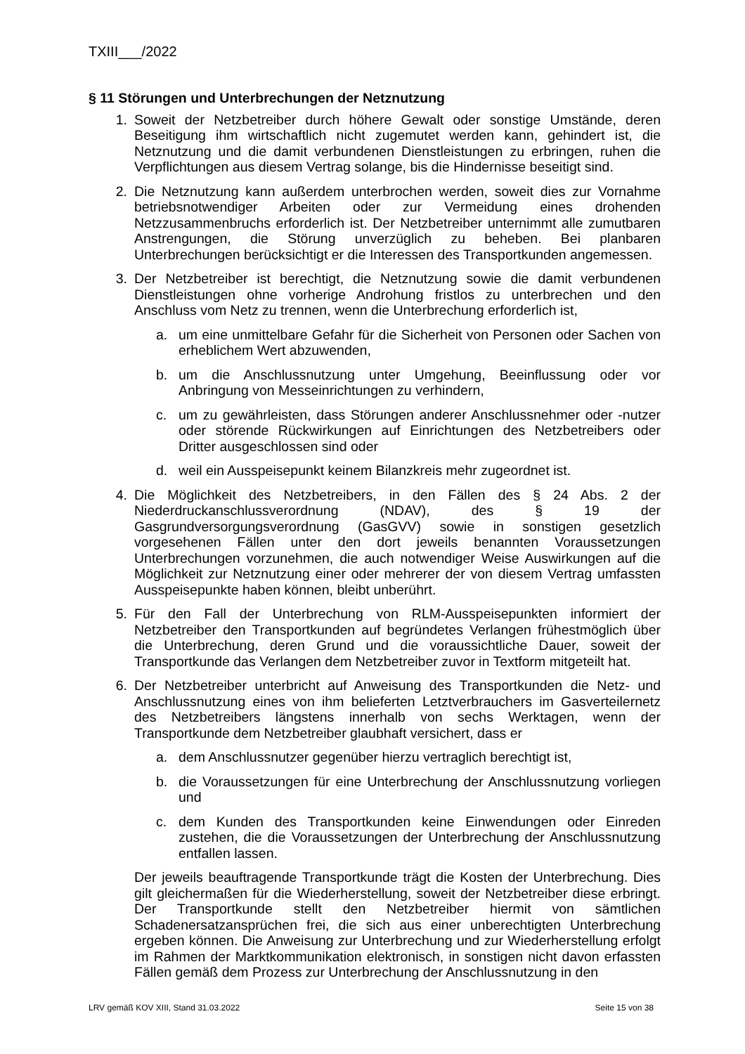TXIII___/2022
§ 11 Störungen und Unterbrechungen der Netznutzung
1. Soweit der Netzbetreiber durch höhere Gewalt oder sonstige Umstände, deren Beseitigung ihm wirtschaftlich nicht zugemutet werden kann, gehindert ist, die Netznutzung und die damit verbundenen Dienstleistungen zu erbringen, ruhen die Verpflichtungen aus diesem Vertrag solange, bis die Hindernisse beseitigt sind.
2. Die Netznutzung kann außerdem unterbrochen werden, soweit dies zur Vornahme betriebsnotwendiger Arbeiten oder zur Vermeidung eines drohenden Netzzusammenbruchs erforderlich ist. Der Netzbetreiber unternimmt alle zumutbaren Anstrengungen, die Störung unverzüglich zu beheben. Bei planbaren Unterbrechungen berücksichtigt er die Interessen des Transportkunden angemessen.
3. Der Netzbetreiber ist berechtigt, die Netznutzung sowie die damit verbundenen Dienstleistungen ohne vorherige Androhung fristlos zu unterbrechen und den Anschluss vom Netz zu trennen, wenn die Unterbrechung erforderlich ist,
a. um eine unmittelbare Gefahr für die Sicherheit von Personen oder Sachen von erheblichem Wert abzuwenden,
b. um die Anschlussnutzung unter Umgehung, Beeinflussung oder vor Anbringung von Messeinrichtungen zu verhindern,
c. um zu gewährleisten, dass Störungen anderer Anschlussnehmer oder -nutzer oder störende Rückwirkungen auf Einrichtungen des Netzbetreibers oder Dritter ausgeschlossen sind oder
d. weil ein Ausspeisepunkt keinem Bilanzkreis mehr zugeordnet ist.
4. Die Möglichkeit des Netzbetreibers, in den Fällen des § 24 Abs. 2 der Niederdruckanschlussverordnung (NDAV), des § 19 der Gasgrundversorgungsverordnung (GasGVV) sowie in sonstigen gesetzlich vorgesehenen Fällen unter den dort jeweils benannten Voraussetzungen Unterbrechungen vorzunehmen, die auch notwendiger Weise Auswirkungen auf die Möglichkeit zur Netznutzung einer oder mehrerer der von diesem Vertrag umfassten Ausspeisepunkte haben können, bleibt unberührt.
5. Für den Fall der Unterbrechung von RLM-Ausspeisepunkten informiert der Netzbetreiber den Transportkunden auf begründetes Verlangen frühestmöglich über die Unterbrechung, deren Grund und die voraussichtliche Dauer, soweit der Transportkunde das Verlangen dem Netzbetreiber zuvor in Textform mitgeteilt hat.
6. Der Netzbetreiber unterbricht auf Anweisung des Transportkunden die Netz- und Anschlussnutzung eines von ihm belieferten Letztverbrauchers im Gasverteilernetz des Netzbetreibers längstens innerhalb von sechs Werktagen, wenn der Transportkunde dem Netzbetreiber glaubhaft versichert, dass er
a. dem Anschlussnutzer gegenüber hierzu vertraglich berechtigt ist,
b. die Voraussetzungen für eine Unterbrechung der Anschlussnutzung vorliegen und
c. dem Kunden des Transportkunden keine Einwendungen oder Einreden zustehen, die die Voraussetzungen der Unterbrechung der Anschlussnutzung entfallen lassen.
Der jeweils beauftragende Transportkunde trägt die Kosten der Unterbrechung. Dies gilt gleichermaßen für die Wiederherstellung, soweit der Netzbetreiber diese erbringt. Der Transportkunde stellt den Netzbetreiber hiermit von sämtlichen Schadenersatzansprüchen frei, die sich aus einer unberechtigten Unterbrechung ergeben können. Die Anweisung zur Unterbrechung und zur Wiederherstellung erfolgt im Rahmen der Marktkommunikation elektronisch, in sonstigen nicht davon erfassten Fällen gemäß dem Prozess zur Unterbrechung der Anschlussnutzung in den
LRV gemäß KOV XIII, Stand 31.03.2022 Seite 15 von 38